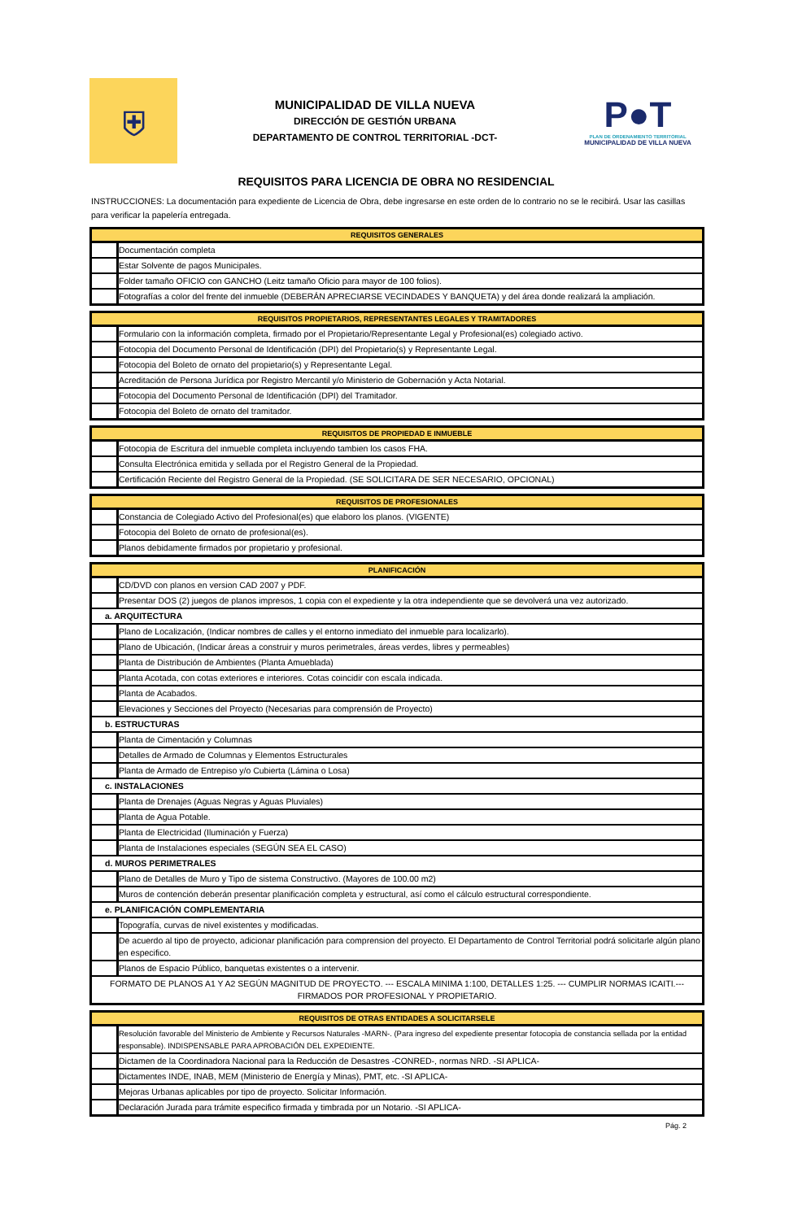⛨
MUNICIPALIDAD DE VILLA NUEVA
DIRECCIÓN DE GESTIÓN URBANA
DEPARTAMENTO DE CONTROL TERRITORIAL -DCT-
P●T
PLAN DE ORDENAMIENTO TERRITORIAL
MUNICIPALIDAD DE VILLA NUEVA
REQUISITOS PARA LICENCIA DE OBRA NO RESIDENCIAL
INSTRUCCIONES: La documentación para expediente de Licencia de Obra, debe ingresarse en este orden de lo contrario no se le recibirá. Usar las casillas para verificar la papelería entregada.
| REQUISITOS GENERALES | |
| --- | --- |
| | Documentación completa |
| | Estar Solvente de pagos Municipales. |
| | Folder tamaño OFICIO con GANCHO (Leitz tamaño Oficio para mayor de 100 folios). |
| | Fotografías a color del frente del inmueble (DEBERÁN APRECIARSE VECINDADES Y BANQUETA) y del área donde realizará la ampliación. |
| REQUISITOS PROPIETARIOS, REPRESENTANTES LEGALES Y TRAMITADORES | |
| --- | --- |
| | Formulario con la información completa, firmado por el Propietario/Representante Legal y Profesional(es) colegiado activo. |
| | Fotocopia del Documento Personal de Identificación (DPI) del Propietario(s) y Representante Legal. |
| | Fotocopia del Boleto de ornato del propietario(s) y Representante Legal. |
| | Acreditación de Persona Jurídica por Registro Mercantil y/o Ministerio de Gobernación y Acta Notarial. |
| | Fotocopia del Documento Personal de Identificación (DPI) del Tramitador. |
| | Fotocopia del Boleto de ornato del tramitador. |
| REQUISITOS DE PROPIEDAD E INMUEBLE | |
| --- | --- |
| | Fotocopia de Escritura del inmueble completa incluyendo tambien los casos FHA. |
| | Consulta Electrónica emitida y sellada por el Registro General de la Propiedad. |
| | Certificación Reciente del Registro General de la Propiedad. (SE SOLICITARA DE SER NECESARIO, OPCIONAL) |
| REQUISITOS DE PROFESIONALES | |
| --- | --- |
| | Constancia de Colegiado Activo del Profesional(es) que elaboro los planos. (VIGENTE) |
| | Fotocopia del Boleto de ornato de profesional(es). |
| | Planos debidamente firmados por propietario y profesional. |
| PLANIFICACIÓN | |
| --- | --- |
| | CD/DVD con planos en version CAD 2007 y PDF. |
| | Presentar DOS (2) juegos de planos impresos, 1 copia con el expediente y la otra independiente que se devolverá una vez autorizado. |
| a. ARQUITECTURA | |
| | Plano de Localización, (Indicar nombres de calles y el entorno inmediato del inmueble para localizarlo). |
| | Plano de Ubicación, (Indicar áreas a construir y muros perimetrales, áreas verdes, libres y permeables) |
| | Planta de Distribución de Ambientes (Planta Amueblada) |
| | Planta Acotada, con cotas exteriores e interiores. Cotas coincidir con escala indicada. |
| | Planta de Acabados. |
| | Elevaciones y Secciones del Proyecto (Necesarias para comprensión de Proyecto) |
| b. ESTRUCTURAS | |
| | Planta de Cimentación y Columnas |
| | Detalles de Armado de Columnas y Elementos Estructurales |
| | Planta de Armado de Entrepiso y/o Cubierta (Lámina o Losa) |
| c. INSTALACIONES | |
| | Planta de Drenajes (Aguas Negras y Aguas Pluviales) |
| | Planta de Agua Potable. |
| | Planta de Electricidad (Iluminación y Fuerza) |
| | Planta de Instalaciones especiales (SEGÚN SEA EL CASO) |
| d. MUROS PERIMETRALES | |
| | Plano de Detalles de Muro y Tipo de sistema Constructivo. (Mayores de 100.00 m2) |
| | Muros de contención deberán presentar planificación completa y estructural, así como el cálculo estructural correspondiente. |
| e. PLANIFICACIÓN COMPLEMENTARIA | |
| | Topografía, curvas de nivel existentes y modificadas. |
| | De acuerdo al tipo de proyecto, adicionar planificación para comprension del proyecto. El Departamento de Control Territorial podrá solicitarle algún plano en especifico. |
| | Planos de Espacio Público, banquetas existentes o a intervenir. |
| FORMATO DE PLANOS A1 Y A2 SEGÚN MAGNITUD DE PROYECTO. --- ESCALA MINIMA 1:100, DETALLES 1:25. --- CUMPLIR NORMAS ICAITI.--- FIRMADOS POR PROFESIONAL Y PROPIETARIO. | |
| REQUISITOS DE OTRAS ENTIDADES A SOLICITARSELE | |
| --- | --- |
| | Resolución favorable del Ministerio de Ambiente y Recursos Naturales -MARN-. (Para ingreso del expediente presentar fotocopia de constancia sellada por la entidad responsable). INDISPENSABLE PARA APROBACIÓN DEL EXPEDIENTE. |
| | Dictamen de la Coordinadora Nacional para la Reducción de Desastres -CONRED-, normas NRD. -SI APLICA- |
| | Dictamentes INDE, INAB, MEM (Ministerio de Energía y Minas), PMT, etc. -SI APLICA- |
| | Mejoras Urbanas aplicables por tipo de proyecto. Solicitar Información. |
| | Declaración Jurada para trámite especifico firmada y timbrada por un Notario. -SI APLICA- |
Pág. 2